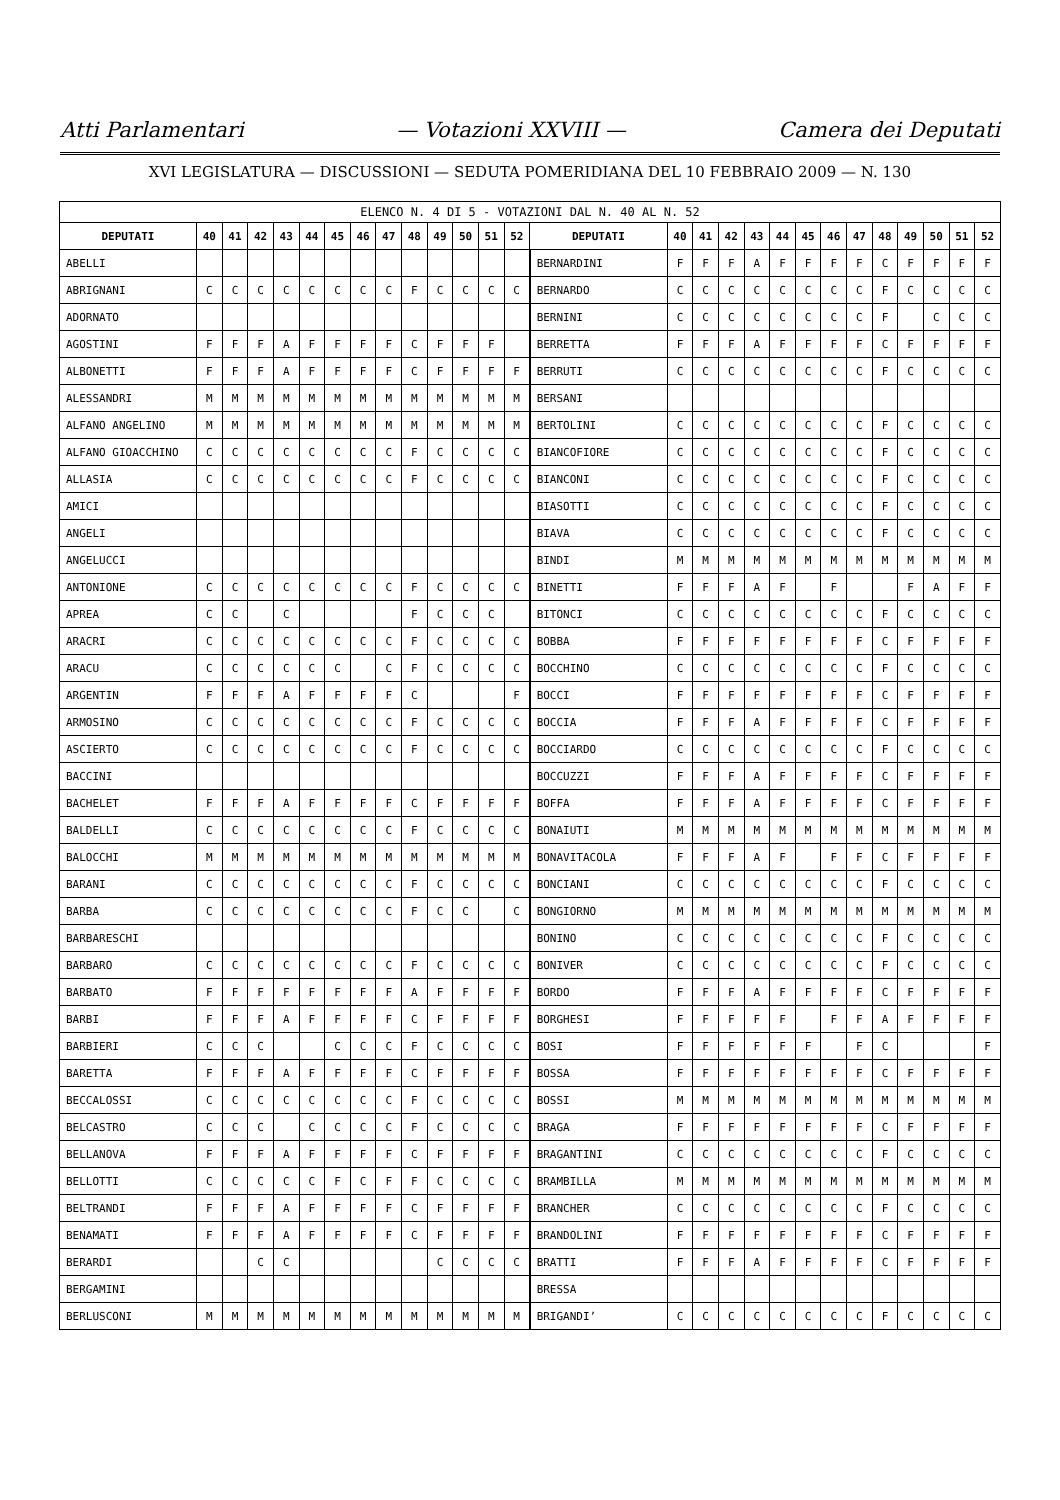Atti Parlamentari — Votazioni XXVIII — Camera dei Deputati
XVI LEGISLATURA — DISCUSSIONI — SEDUTA POMERIDIANA DEL 10 FEBBRAIO 2009 — N. 130
| ELENCO N. 4 DI 5 - VOTAZIONI DAL N. 40 AL N. 52 | | | | | | | | | | | | | | | | | | | | | | | | | | | |
| --- | --- | --- | --- | --- | --- | --- | --- | --- | --- | --- | --- | --- | --- | --- | --- | --- | --- | --- | --- | --- | --- | --- | --- | --- | --- | --- | --- |
| DEPUTATI | 40 | 41 | 42 | 43 | 44 | 45 | 46 | 47 | 48 | 49 | 50 | 51 | 52 | DEPUTATI | 40 | 41 | 42 | 43 | 44 | 45 | 46 | 47 | 48 | 49 | 50 | 51 | 52 |
| ABELLI | | | | | | | | | | | | | | BERNARDINI | F | F | F | A | F | F | F | F | C | F | F | F | F |
| ABRIGNANI | C | C | C | C | C | C | C | C | F | C | C | C | C | BERNARDO | C | C | C | C | C | C | C | C | F | C | C | C | C |
| ADORNATO | | | | | | | | | | | | | | BERNINI | C | C | C | C | C | C | C | C | F | | C | C | C |
| AGOSTINI | F | F | F | A | F | F | F | F | C | F | F | F | | BERRETTA | F | F | F | A | F | F | F | F | C | F | F | F | F |
| ALBONETTI | F | F | F | A | F | F | F | F | C | F | F | F | F | BERRUTI | C | C | C | C | C | C | C | C | F | C | C | C | C |
| ALESSANDRI | M | M | M | M | M | M | M | M | M | M | M | M | M | BERSANI | | | | | | | | | | | | | |
| ALFANO ANGELINO | M | M | M | M | M | M | M | M | M | M | M | M | M | BERTOLINI | C | C | C | C | C | C | C | C | F | C | C | C | C |
| ALFANO GIOACCHINO | C | C | C | C | C | C | C | C | F | C | C | C | C | BIANCOFIORE | C | C | C | C | C | C | C | C | F | C | C | C | C |
| ALLASIA | C | C | C | C | C | C | C | C | F | C | C | C | C | BIANCONI | C | C | C | C | C | C | C | C | F | C | C | C | C |
| AMICI | | | | | | | | | | | | | | BIASOTTI | C | C | C | C | C | C | C | C | F | C | C | C | C |
| ANGELI | | | | | | | | | | | | | | BIAVA | C | C | C | C | C | C | C | C | F | C | C | C | C |
| ANGELUCCI | | | | | | | | | | | | | | BINDI | M | M | M | M | M | M | M | M | M | M | M | M | M |
| ANTONIONE | C | C | C | C | C | C | C | C | F | C | C | C | C | BINETTI | F | F | F | A | F | | F | | | F | A | F | F |
| APREA | C | C | | C | | | | | F | C | C | C | | BITONCI | C | C | C | C | C | C | C | C | F | C | C | C | C |
| ARACRI | C | C | C | C | C | C | C | C | F | C | C | C | C | BOBBA | F | F | F | F | F | F | F | F | C | F | F | F | F |
| ARACU | C | C | C | C | C | C | | C | F | C | C | C | C | BOCCHINO | C | C | C | C | C | C | C | C | F | C | C | C | C |
| ARGENTIN | F | F | F | A | F | F | F | F | C | | | | F | BOCCI | F | F | F | F | F | F | F | F | C | F | F | F | F |
| ARMOSINO | C | C | C | C | C | C | C | C | F | C | C | C | C | BOCCIA | F | F | F | A | F | F | F | F | C | F | F | F | F |
| ASCIERTO | C | C | C | C | C | C | C | C | F | C | C | C | C | BOCCIARDO | C | C | C | C | C | C | C | C | F | C | C | C | C |
| BACCINI | | | | | | | | | | | | | | BOCCUZZI | F | F | F | A | F | F | F | F | C | F | F | F | F |
| BACHELET | F | F | F | A | F | F | F | F | C | F | F | F | F | BOFFA | F | F | F | A | F | F | F | F | C | F | F | F | F |
| BALDELLI | C | C | C | C | C | C | C | C | F | C | C | C | C | BONAIUTI | M | M | M | M | M | M | M | M | M | M | M | M | M |
| BALOCCHI | M | M | M | M | M | M | M | M | M | M | M | M | M | BONAVITACOLA | F | F | F | A | F | | F | F | C | F | F | F | F |
| BARANI | C | C | C | C | C | C | C | C | F | C | C | C | C | BONCIANI | C | C | C | C | C | C | C | C | F | C | C | C | C |
| BARBA | C | C | C | C | C | C | C | C | F | C | C | | C | BONGIORNO | M | M | M | M | M | M | M | M | M | M | M | M | M |
| BARBARESCHI | | | | | | | | | | | | | | BONINO | C | C | C | C | C | C | C | C | F | C | C | C | C |
| BARBARO | C | C | C | C | C | C | C | C | F | C | C | C | C | BONIVER | C | C | C | C | C | C | C | C | F | C | C | C | C |
| BARBATO | F | F | F | F | F | F | F | F | A | F | F | F | F | BORDO | F | F | F | A | F | F | F | F | C | F | F | F | F |
| BARBI | F | F | F | A | F | F | F | F | C | F | F | F | F | BORGHESI | F | F | F | F | F | | F | F | A | F | F | F | F |
| BARBIERI | C | C | C | | | C | C | C | F | C | C | C | C | BOSI | F | F | F | F | F | F | | F | C | | | | F |
| BARETTA | F | F | F | A | F | F | F | F | C | F | F | F | F | BOSSA | F | F | F | F | F | F | F | F | C | F | F | F | F |
| BECCALOSSI | C | C | C | C | C | C | C | C | F | C | C | C | C | BOSSI | M | M | M | M | M | M | M | M | M | M | M | M | M |
| BELCASTRO | C | C | C | | C | C | C | C | F | C | C | C | C | BRAGA | F | F | F | F | F | F | F | F | C | F | F | F | F |
| BELLANOVA | F | F | F | A | F | F | F | F | C | F | F | F | F | BRAGANTINI | C | C | C | C | C | C | C | C | F | C | C | C | C |
| BELLOTTI | C | C | C | C | C | F | C | F | F | C | C | C | C | BRAMBILLA | M | M | M | M | M | M | M | M | M | M | M | M | M |
| BELTRANDI | F | F | F | A | F | F | F | F | C | F | F | F | F | BRANCHER | C | C | C | C | C | C | C | C | F | C | C | C | C |
| BENAMATI | F | F | F | A | F | F | F | F | C | F | F | F | F | BRANDOLINI | F | F | F | F | F | F | F | F | C | F | F | F | F |
| BERARDI | | | C | C | | | | | | C | C | C | C | BRATTI | F | F | F | A | F | F | F | F | C | F | F | F | F |
| BERGAMINI | | | | | | | | | | | | | | BRESSA | | | | | | | | | | | | | |
| BERLUSCONI | M | M | M | M | M | M | M | M | M | M | M | M | M | BRIGANDI’ | C | C | C | C | C | C | C | C | F | C | C | C | C |